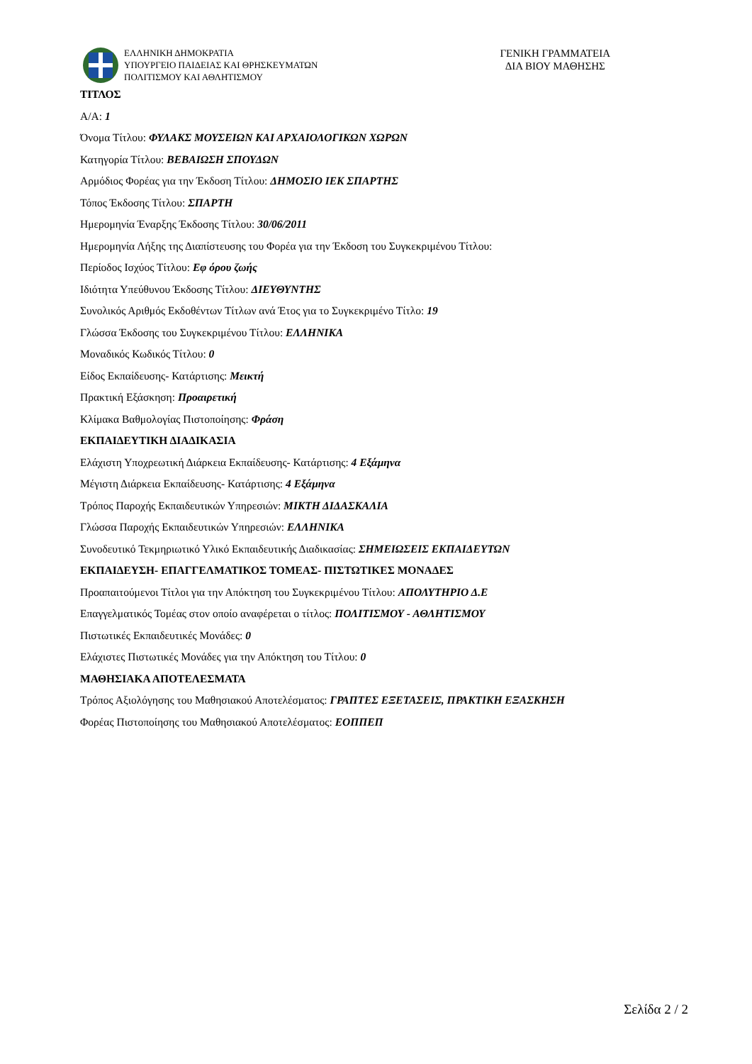ΕΛΛΗΝΙΚΗ ΔΗΜΟΚΡΑΤΙΑ
ΥΠΟΥΡΓΕΙΟ ΠΑΙΔΕΙΑΣ ΚΑΙ ΘΡΗΣΚΕΥΜΑΤΩΝ
ΠΟΛΙΤΙΣΜΟΥ ΚΑΙ ΑΘΛΗΤΙΣΜΟΥ
ΓΕΝΙΚΗ ΓΡΑΜΜΑΤΕΙΑ
ΔΙΑ ΒΙΟΥ ΜΑΘΗΣΗΣ
ΤΙΤΛΟΣ
Α/Α: 1
Όνομα Τίτλου: ΦΥΛΑΚΣ ΜΟΥΣΕΙΩΝ ΚΑΙ ΑΡΧΑΙΟΛΟΓΙΚΩΝ ΧΩΡΩΝ
Κατηγορία Τίτλου: ΒΕΒΑΙΩΣΗ ΣΠΟΥΔΩΝ
Αρμόδιος Φορέας για την Έκδοση Τίτλου: ΔΗΜΟΣΙΟ ΙΕΚ ΣΠΑΡΤΗΣ
Τόπος Έκδοσης Τίτλου: ΣΠΑΡΤΗ
Ημερομηνία Έναρξης Έκδοσης Τίτλου: 30/06/2011
Ημερομηνία Λήξης της Διαπίστευσης του Φορέα για την Έκδοση του Συγκεκριμένου Τίτλου:
Περίοδος Ισχύος Τίτλου: Εφ όρου ζωής
Ιδιότητα Υπεύθυνου Έκδοσης Τίτλου: ΔΙΕΥΘΥΝΤΗΣ
Συνολικός Αριθμός Εκδοθέντων Τίτλων ανά Έτος για το Συγκεκριμένο Τίτλο: 19
Γλώσσα Έκδοσης του Συγκεκριμένου Τίτλου: ΕΛΛΗΝΙΚΑ
Μοναδικός Κωδικός Τίτλου: 0
Είδος Εκπαίδευσης- Κατάρτισης: Μεικτή
Πρακτική Εξάσκηση: Προαιρετική
Κλίμακα Βαθμολογίας Πιστοποίησης: Φράση
ΕΚΠΑΙΔΕΥΤΙΚΗ ΔΙΑΔΙΚΑΣΙΑ
Ελάχιστη Υποχρεωτική Διάρκεια Εκπαίδευσης- Κατάρτισης: 4 Εξάμηνα
Μέγιστη Διάρκεια Εκπαίδευσης- Κατάρτισης: 4 Εξάμηνα
Τρόπος Παροχής Εκπαιδευτικών Υπηρεσιών: ΜΙΚΤΗ ΔΙΔΑΣΚΑΛΙΑ
Γλώσσα Παροχής Εκπαιδευτικών Υπηρεσιών: ΕΛΛΗΝΙΚΑ
Συνοδευτικό Τεκμηριωτικό Υλικό Εκπαιδευτικής Διαδικασίας: ΣΗΜΕΙΩΣΕΙΣ ΕΚΠΑΙΔΕΥΤΩΝ
ΕΚΠΑΙΔΕΥΣΗ- ΕΠΑΓΓΕΛΜΑΤΙΚΟΣ ΤΟΜΕΑΣ- ΠΙΣΤΩΤΙΚΕΣ ΜΟΝΑΔΕΣ
Προαπαιτούμενοι Τίτλοι για την Απόκτηση του Συγκεκριμένου Τίτλου: ΑΠΟΛΥΤΗΡΙΟ Δ.Ε
Επαγγελματικός Τομέας στον οποίο αναφέρεται ο τίτλος: ΠΟΛΙΤΙΣΜΟΥ - ΑΘΛΗΤΙΣΜΟΥ
Πιστωτικές Εκπαιδευτικές Μονάδες: 0
Ελάχιστες Πιστωτικές Μονάδες για την Απόκτηση του Τίτλου: 0
ΜΑΘΗΣΙΑΚΑ ΑΠΟΤΕΛΕΣΜΑΤΑ
Τρόπος Αξιολόγησης του Μαθησιακού Αποτελέσματος: ΓΡΑΠΤΕΣ ΕΞΕΤΑΣΕΙΣ, ΠΡΑΚΤΙΚΗ ΕΞΑΣΚΗΣΗ
Φορέας Πιστοποίησης του Μαθησιακού Αποτελέσματος: ΕΟΠΠΕΠ
Σελίδα 2 / 2